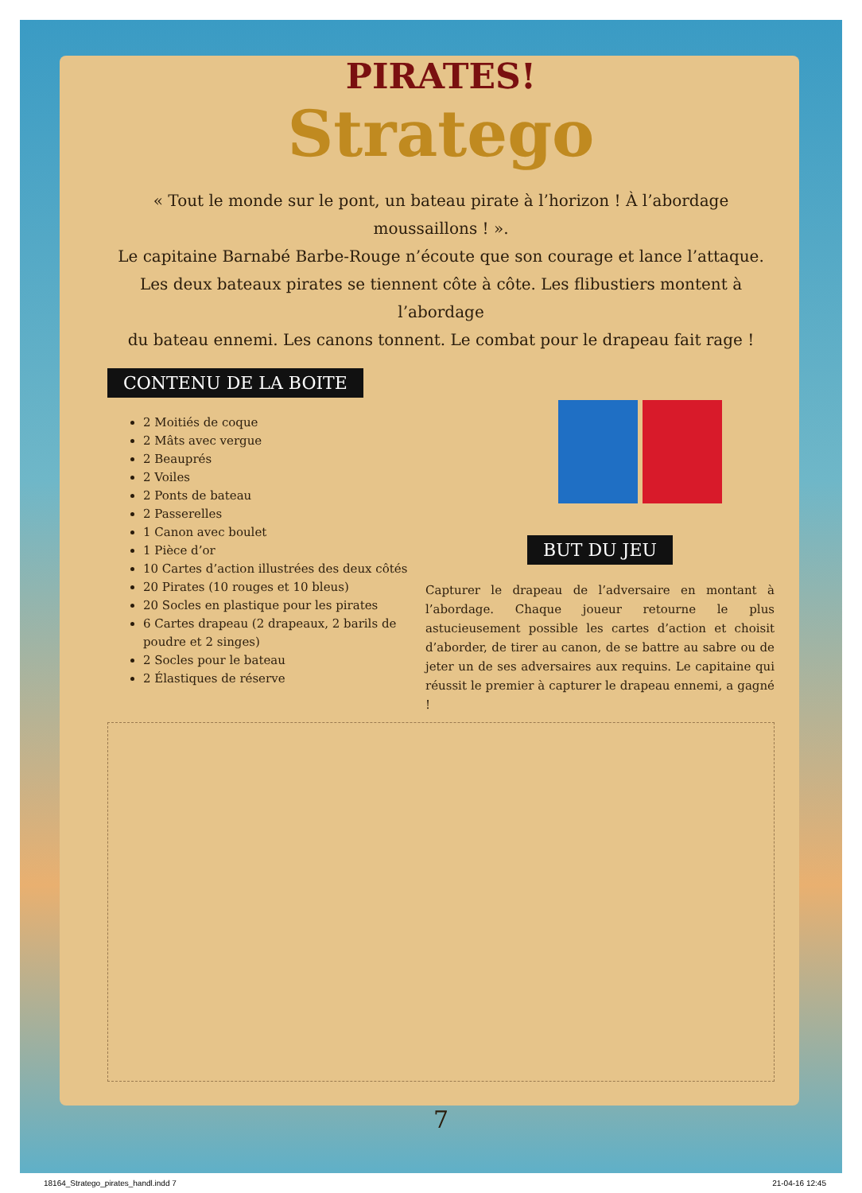PIRATES!
Stratego
« Tout le monde sur le pont, un bateau pirate à l’horizon ! À l’abordage moussaillons ! ».
Le capitaine Barnabé Barbe-Rouge n’écoute que son courage et lance l’attaque.
Les deux bateaux pirates se tiennent côte à côte. Les flibustiers montent à l’abordage
du bateau ennemi. Les canons tonnent. Le combat pour le drapeau fait rage !
CONTENU DE LA BOITE
2 Moitiés de coque
2 Mâts avec vergue
2 Beauprés
2 Voiles
2 Ponts de bateau
2 Passerelles
1 Canon avec boulet
1 Pièce d’or
10 Cartes d’action illustrées des deux côtés
20 Pirates (10 rouges et 10 bleus)
20 Socles en plastique pour les pirates
6 Cartes drapeau (2 drapeaux, 2 barils de poudre et 2 singes)
2 Socles pour le bateau
2 Élastiques de réserve
BUT DU JEU
Capturer le drapeau de l’adversaire en montant à l’abordage. Chaque joueur retourne le plus astucieusement possible les cartes d’action et choisit d’aborder, de tirer au canon, de se battre au sabre ou de jeter un de ses adversaires aux requins. Le capitaine qui réussit le premier à capturer le drapeau ennemi, a gagné !
7
18164_Stratego_pirates_handl.indd 7 21-04-16 12:45